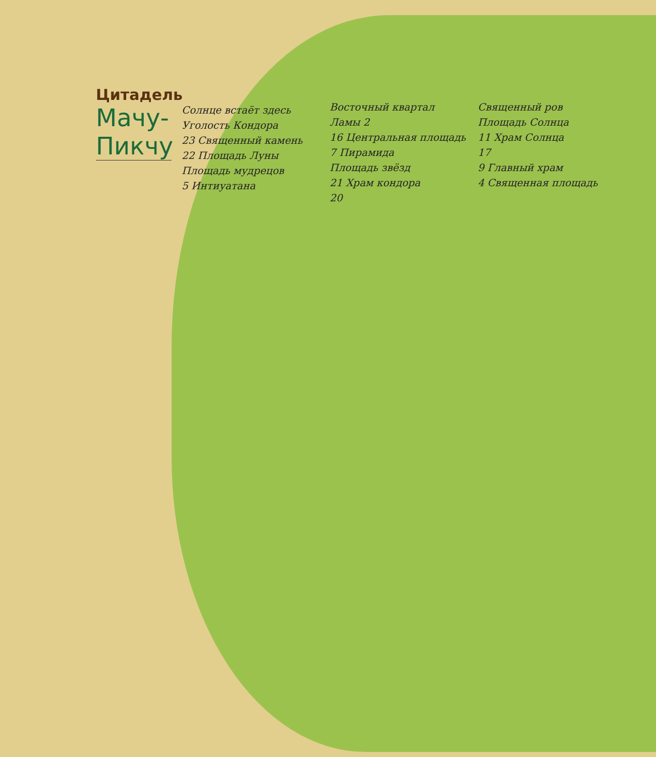Цитадель
Мачу-Пикчу
Солнце встаёт здесь
Уголость Кондора
23 Священный камень
22 Площадь Луны
Площадь мудрецов
5 Интиуатана
Восточный квартал
Ламы 2
16 Центральная площадь
7 Пирамида
Площадь звёзд
21 Храм кондора
20
Священный ров
Площадь Солнца
11 Храм Солнца
17
9 Главный храм
4 Священная площадь